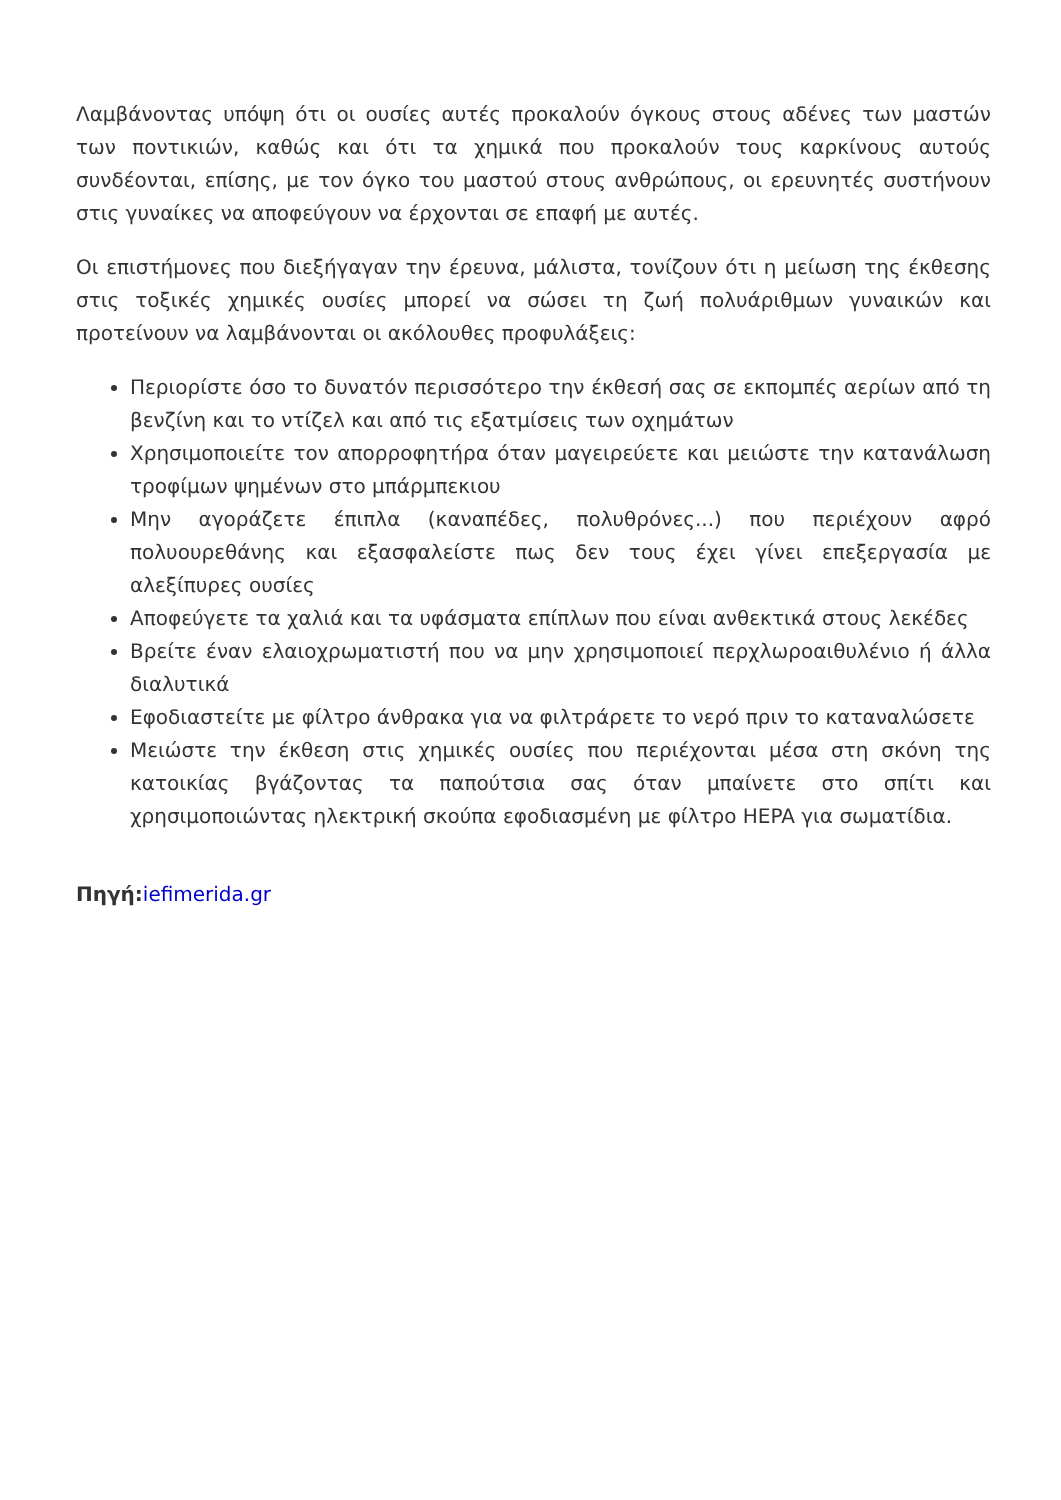Λαμβάνοντας υπόψη ότι οι ουσίες αυτές προκαλούν όγκους στους αδένες των μαστών των ποντικιών, καθώς και ότι τα χημικά που προκαλούν τους καρκίνους αυτούς συνδέονται, επίσης, με τον όγκο του μαστού στους ανθρώπους, οι ερευνητές συστήνουν στις γυναίκες να αποφεύγουν να έρχονται σε επαφή με αυτές.
Οι επιστήμονες που διεξήγαγαν την έρευνα, μάλιστα, τονίζουν ότι η μείωση της έκθεσης στις τοξικές χημικές ουσίες μπορεί να σώσει τη ζωή πολυάριθμων γυναικών και προτείνουν να λαμβάνονται οι ακόλουθες προφυλάξεις:
Περιορίστε όσο το δυνατόν περισσότερο την έκθεσή σας σε εκπομπές αερίων από τη βενζίνη και το ντίζελ και από τις εξατμίσεις των οχημάτων
Χρησιμοποιείτε τον απορροφητήρα όταν μαγειρεύετε και μειώστε την κατανάλωση τροφίμων ψημένων στο μπάρμπεκιου
Μην αγοράζετε έπιπλα (καναπέδες, πολυθρόνες...) που περιέχουν αφρό πολυουρεθάνης και εξασφαλείστε πως δεν τους έχει γίνει επεξεργασία με αλεξίπυρες ουσίες
Αποφεύγετε τα χαλιά και τα υφάσματα επίπλων που είναι ανθεκτικά στους λεκέδες
Βρείτε έναν ελαιοχρωματιστή που να μην χρησιμοποιεί περχλωροαιθυλένιο ή άλλα διαλυτικά
Εφοδιαστείτε με φίλτρο άνθρακα για να φιλτράρετε το νερό πριν το καταναλώσετε
Μειώστε την έκθεση στις χημικές ουσίες που περιέχονται μέσα στη σκόνη της κατοικίας βγάζοντας τα παπούτσια σας όταν μπαίνετε στο σπίτι και χρησιμοποιώντας ηλεκτρική σκούπα εφοδιασμένη με φίλτρο HEPA για σωματίδια.
Πηγή: iefimerida.gr